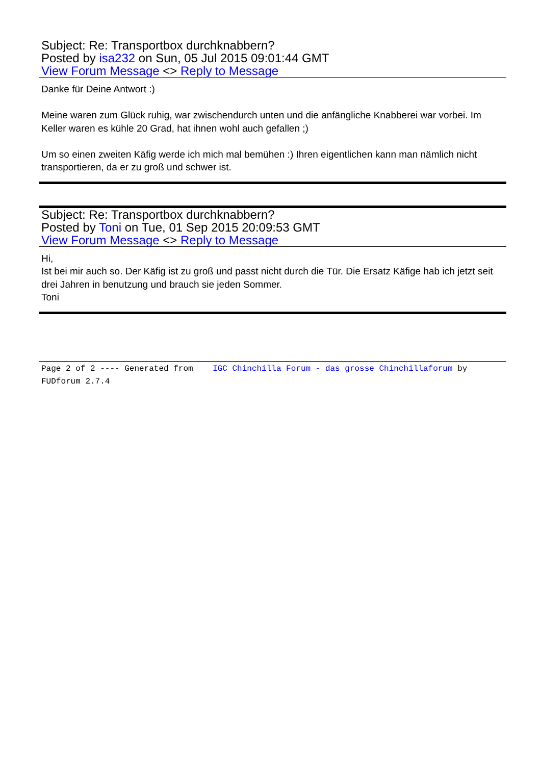Subject: Re: Transportbox durchknabbern?
Posted by isa232 on Sun, 05 Jul 2015 09:01:44 GMT
View Forum Message <> Reply to Message
Danke für Deine Antwort :)
Meine waren zum Glück ruhig, war zwischendurch unten und die anfängliche Knabberei war vorbei. Im Keller waren es kühle 20 Grad, hat ihnen wohl auch gefallen ;)
Um so einen zweiten Käfig werde ich mich mal bemühen :) Ihren eigentlichen kann man nämlich nicht transportieren, da er zu groß und schwer ist.
Subject: Re: Transportbox durchknabbern?
Posted by Toni on Tue, 01 Sep 2015 20:09:53 GMT
View Forum Message <> Reply to Message
Hi,
Ist bei mir auch so. Der Käfig ist zu groß und passt nicht durch die Tür. Die Ersatz Käfige hab ich jetzt seit drei Jahren in benutzung und brauch sie jeden Sommer.
Toni
Page 2 of 2 ---- Generated from IGC Chinchilla Forum - das grosse Chinchillaforum by FUDforum 2.7.4